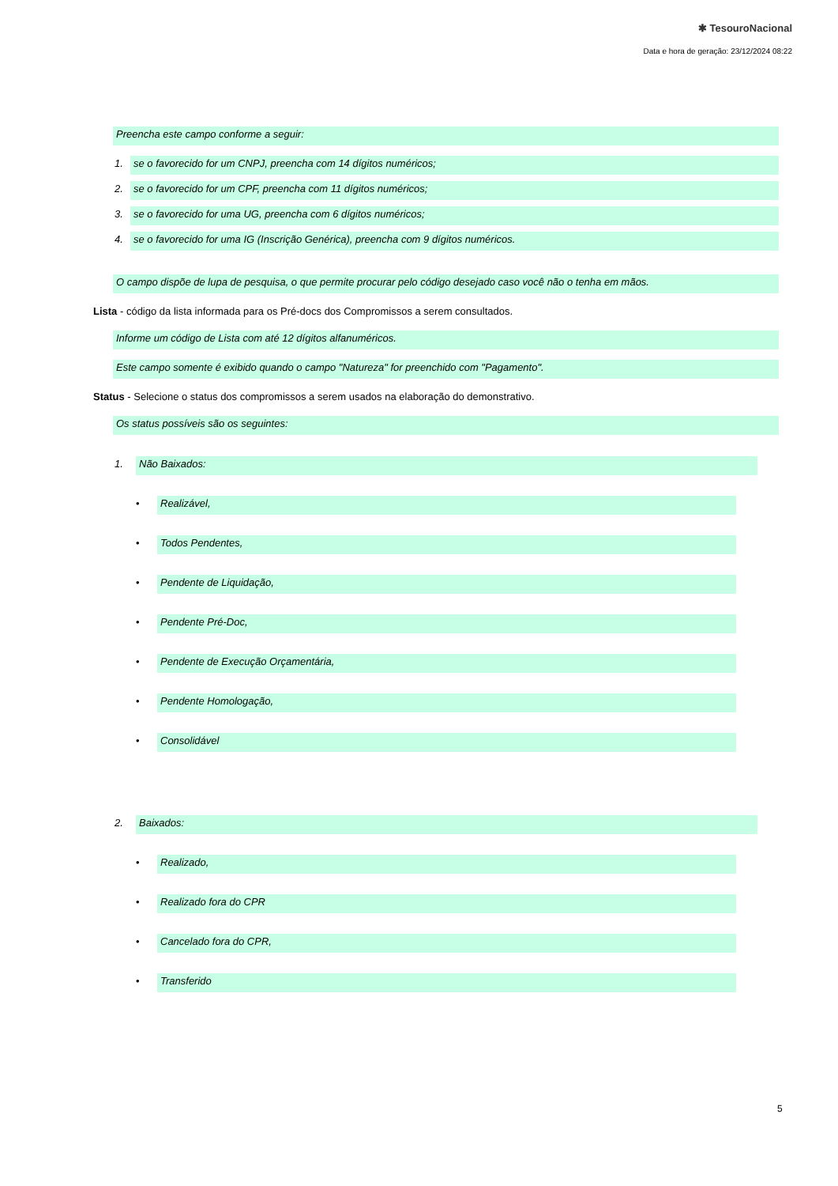✱ TesouroNacional
Data e hora de geração: 23/12/2024 08:22
Preencha este campo conforme a seguir:
1.
se o favorecido for um CNPJ, preencha com 14 dígitos numéricos;
2.
se o favorecido for um CPF, preencha com 11 dígitos numéricos;
3.
se o favorecido for uma UG, preencha com 6 dígitos numéricos;
4.
se o favorecido for uma IG (Inscrição Genérica), preencha com 9 dígitos numéricos.
O campo dispõe de lupa de pesquisa, o que permite procurar pelo código desejado caso você não o tenha em mãos.
Lista - código da lista informada para os Pré-docs dos Compromissos a serem consultados.
Informe um código de Lista com até 12 dígitos alfanuméricos.
Este campo somente é exibido quando o campo "Natureza" for preenchido com "Pagamento".
Status - Selecione o status dos compromissos a serem usados na elaboração do demonstrativo.
Os status possíveis são os seguintes:
1.
Não Baixados:
•
Realizável,
•
Todos Pendentes,
•
Pendente de Liquidação,
•
Pendente Pré-Doc,
•
Pendente de Execução Orçamentária,
•
Pendente Homologação,
•
Consolidável
2.
Baixados:
•
Realizado,
•
Realizado fora do CPR
•
Cancelado fora do CPR,
•
Transferido
5